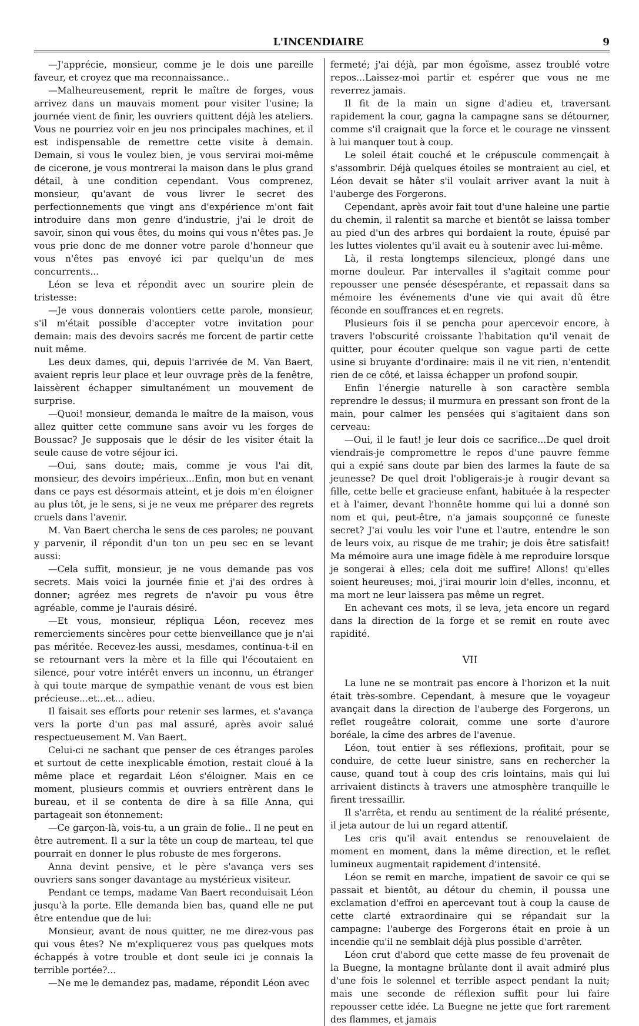L'INCENDIAIRE 9
—J'apprécie, monsieur, comme je le dois une pareille faveur, et croyez que ma reconnaissance..
—Malheureusement, reprit le maître de forges, vous arrivez dans un mauvais moment pour visiter l'usine; la journée vient de finir, les ouvriers quittent déjà les ateliers. Vous ne pourriez voir en jeu nos principales machines, et il est indispensable de remettre cette visite à demain. Demain, si vous le voulez bien, je vous servirai moi-même de cicerone, je vous montrerai la maison dans le plus grand détail, à une condition cependant. Vous comprenez, monsieur, qu'avant de vous livrer le secret des perfectionnements que vingt ans d'expérience m'ont fait introduire dans mon genre d'industrie, j'ai le droit de savoir, sinon qui vous êtes, du moins qui vous n'êtes pas. Je vous prie donc de me donner votre parole d'honneur que vous n'êtes pas envoyé ici par quelqu'un de mes concurrents...
Léon se leva et répondit avec un sourire plein de tristesse:
—Je vous donnerais volontiers cette parole, monsieur, s'il m'était possible d'accepter votre invitation pour demain: mais des devoirs sacrés me forcent de partir cette nuit même.
Les deux dames, qui, depuis l'arrivée de M. Van Baert, avaient repris leur place et leur ouvrage près de la fenêtre, laissèrent échapper simultanément un mouvement de surprise.
—Quoi! monsieur, demanda le maître de la maison, vous allez quitter cette commune sans avoir vu les forges de Boussac? Je supposais que le désir de les visiter était la seule cause de votre séjour ici.
—Oui, sans doute; mais, comme je vous l'ai dit, monsieur, des devoirs impérieux...Enfin, mon but en venant dans ce pays est désormais atteint, et je dois m'en éloigner au plus tôt, je le sens, si je ne veux me préparer des regrets cruels dans l'avenir.
M. Van Baert chercha le sens de ces paroles; ne pouvant y parvenir, il répondit d'un ton un peu sec en se levant aussi:
—Cela suffit, monsieur, je ne vous demande pas vos secrets. Mais voici la journée finie et j'ai des ordres à donner; agréez mes regrets de n'avoir pu vous être agréable, comme je l'aurais désiré.
—Et vous, monsieur, répliqua Léon, recevez mes remerciements sincères pour cette bienveillance que je n'ai pas méritée. Recevez-les aussi, mesdames, continua-t-il en se retournant vers la mère et la fille qui l'écoutaient en silence, pour votre intérêt envers un inconnu, un étranger à qui toute marque de sympathie venant de vous est bien précieuse...et...et... adieu.
Il faisait ses efforts pour retenir ses larmes, et s'avança vers la porte d'un pas mal assuré, après avoir salué respectueusement M. Van Baert.
Celui-ci ne sachant que penser de ces étranges paroles et surtout de cette inexplicable émotion, restait cloué à la même place et regardait Léon s'éloigner. Mais en ce moment, plusieurs commis et ouvriers entrèrent dans le bureau, et il se contenta de dire à sa fille Anna, qui partageait son étonnement:
—Ce garçon-là, vois-tu, a un grain de folie.. Il ne peut en être autrement. Il a sur la tête un coup de marteau, tel que pourrait en donner le plus robuste de mes forgerons.
Anna devint pensive, et le père s'avança vers ses ouvriers sans songer davantage au mystérieux visiteur.
Pendant ce temps, madame Van Baert reconduisait Léon jusqu'à la porte. Elle demanda bien bas, quand elle ne put être entendue que de lui:
Monsieur, avant de nous quitter, ne me direz-vous pas qui vous êtes? Ne m'expliquerez vous pas quelques mots échappés à votre trouble et dont seule ici je connais la terrible portée?...
—Ne me le demandez pas, madame, répondit Léon avec
fermeté; j'ai déjà, par mon égoïsme, assez troublé votre repos...Laissez-moi partir et espérer que vous ne me reverrez jamais.
Il fit de la main un signe d'adieu et, traversant rapidement la cour, gagna la campagne sans se détourner, comme s'il craignait que la force et le courage ne vinssent à lui manquer tout à coup.
Le soleil était couché et le crépuscule commençait à s'assombrir. Déjà quelques étoiles se montraient au ciel, et Léon devait se hâter s'il voulait arriver avant la nuit à l'auberge des Forgerons.
Cependant, après avoir fait tout d'une haleine une partie du chemin, il ralentit sa marche et bientôt se laissa tomber au pied d'un des arbres qui bordaient la route, épuisé par les luttes violentes qu'il avait eu à soutenir avec lui-même.
Là, il resta longtemps silencieux, plongé dans une morne douleur. Par intervalles il s'agitait comme pour repousser une pensée désespérante, et repassait dans sa mémoire les événements d'une vie qui avait dû être féconde en souffrances et en regrets.
Plusieurs fois il se pencha pour apercevoir encore, à travers l'obscurité croissante l'habitation qu'il venait de quitter, pour écouter quelque son vague parti de cette usine si bruyante d'ordinaire: mais il ne vit rien, n'entendit rien de ce côté, et laissa échapper un profond soupir.
Enfin l'énergie naturelle à son caractère sembla reprendre le dessus; il murmura en pressant son front de la main, pour calmer les pensées qui s'agitaient dans son cerveau:
—Oui, il le faut! je leur dois ce sacrifice...De quel droit viendrais-je compromettre le repos d'une pauvre femme qui a expié sans doute par bien des larmes la faute de sa jeunesse? De quel droit l'obligerais-je à rougir devant sa fille, cette belle et gracieuse enfant, habituée à la respecter et à l'aimer, devant l'honnête homme qui lui a donné son nom et qui, peut-être, n'a jamais soupçonné ce funeste secret? J'ai voulu les voir l'une et l'autre, entendre le son de leurs voix, au risque de me trahir; je dois être satisfait! Ma mémoire aura une image fidèle à me reproduire lorsque je songerai à elles; cela doit me suffire! Allons! qu'elles soient heureuses; moi, j'irai mourir loin d'elles, inconnu, et ma mort ne leur laissera pas même un regret.
En achevant ces mots, il se leva, jeta encore un regard dans la direction de la forge et se remit en route avec rapidité.
VII
La lune ne se montrait pas encore à l'horizon et la nuit était très-sombre. Cependant, à mesure que le voyageur avançait dans la direction de l'auberge des Forgerons, un reflet rougeâtre colorait, comme une sorte d'aurore boréale, la cîme des arbres de l'avenue.
Léon, tout entier à ses réflexions, profitait, pour se conduire, de cette lueur sinistre, sans en rechercher la cause, quand tout à coup des cris lointains, mais qui lui arrivaient distincts à travers une atmosphère tranquille le firent tressaillir.
Il s'arrêta, et rendu au sentiment de la réalité présente, il jeta autour de lui un regard attentif.
Les cris qu'il avait entendus se renouvelaient de moment en moment, dans la même direction, et le reflet lumineux augmentait rapidement d'intensité.
Léon se remit en marche, impatient de savoir ce qui se passait et bientôt, au détour du chemin, il poussa une exclamation d'effroi en apercevant tout à coup la cause de cette clarté extraordinaire qui se répandait sur la campagne: l'auberge des Forgerons était en proie à un incendie qu'il ne semblait déjà plus possible d'arrêter.
Léon crut d'abord que cette masse de feu provenait de la Buegne, la montagne brûlante dont il avait admiré plus d'une fois le solennel et terrible aspect pendant la nuit; mais une seconde de réflexion suffit pour lui faire repousser cette idée. La Buegne ne jette que fort rarement des flammes, et jamais